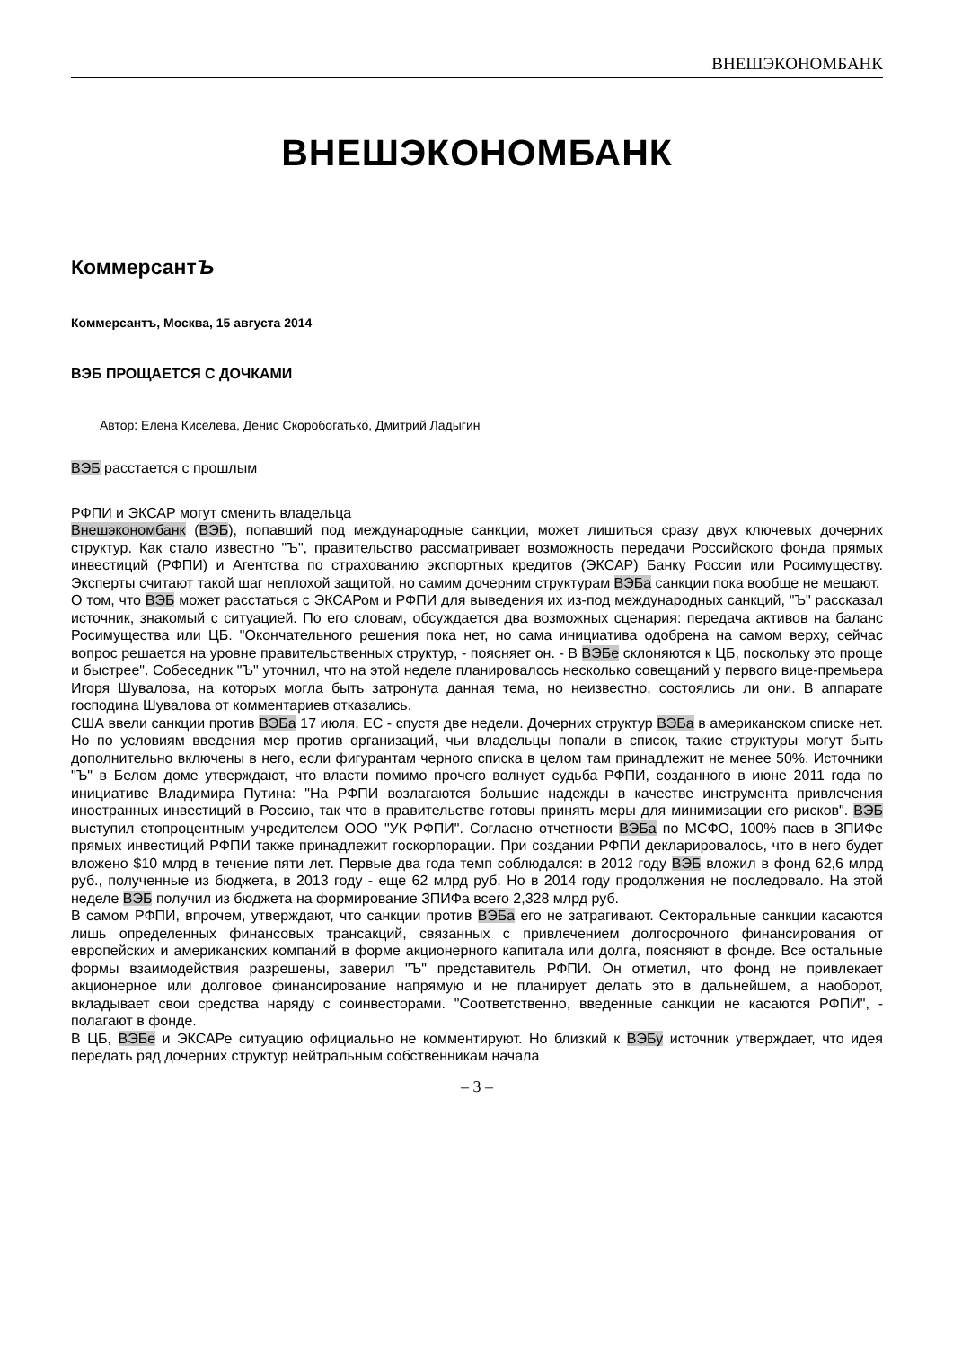ВНЕШЭКОНОМБАНК
ВНЕШЭКОНОМБАНК
КоммерсантЪ
Коммерсантъ, Москва, 15 августа 2014
ВЭБ ПРОЩАЕТСЯ С ДОЧКАМИ
Автор: Елена Киселева, Денис Скоробогатько, Дмитрий Ладыгин
ВЭБ расстается с прошлым
РФПИ и ЭКСАР могут сменить владельца
Внешэкономбанк (ВЭБ), попавший под международные санкции, может лишиться сразу двух ключевых дочерних структур. Как стало известно "Ъ", правительство рассматривает возможность передачи Российского фонда прямых инвестиций (РФПИ) и Агентства по страхованию экспортных кредитов (ЭКСАР) Банку России или Росимуществу. Эксперты считают такой шаг неплохой защитой, но самим дочерним структурам ВЭБа санкции пока вообще не мешают.
О том, что ВЭБ может расстаться с ЭКСАРом и РФПИ для выведения их из-под международных санкций, "Ъ" рассказал источник, знакомый с ситуацией. По его словам, обсуждается два возможных сценария: передача активов на баланс Росимущества или ЦБ. "Окончательного решения пока нет, но сама инициатива одобрена на самом верху, сейчас вопрос решается на уровне правительственных структур, - поясняет он. - В ВЭБе склоняются к ЦБ, поскольку это проще и быстрее". Собеседник "Ъ" уточнил, что на этой неделе планировалось несколько совещаний у первого вице-премьера Игоря Шувалова, на которых могла быть затронута данная тема, но неизвестно, состоялись ли они. В аппарате господина Шувалова от комментариев отказались.
США ввели санкции против ВЭБа 17 июля, ЕС - спустя две недели. Дочерних структур ВЭБа в американском списке нет. Но по условиям введения мер против организаций, чьи владельцы попали в список, такие структуры могут быть дополнительно включены в него, если фигурантам черного списка в целом там принадлежит не менее 50%. Источники "Ъ" в Белом доме утверждают, что власти помимо прочего волнует судьба РФПИ, созданного в июне 2011 года по инициативе Владимира Путина: "На РФПИ возлагаются большие надежды в качестве инструмента привлечения иностранных инвестиций в Россию, так что в правительстве готовы принять меры для минимизации его рисков". ВЭБ выступил стопроцентным учредителем ООО "УК РФПИ". Согласно отчетности ВЭБа по МСФО, 100% паев в ЗПИФе прямых инвестиций РФПИ также принадлежит госкорпорации. При создании РФПИ декларировалось, что в него будет вложено $10 млрд в течение пяти лет. Первые два года темп соблюдался: в 2012 году ВЭБ вложил в фонд 62,6 млрд руб., полученные из бюджета, в 2013 году - еще 62 млрд руб. Но в 2014 году продолжения не последовало. На этой неделе ВЭБ получил из бюджета на формирование ЗПИФа всего 2,328 млрд руб.
В самом РФПИ, впрочем, утверждают, что санкции против ВЭБа его не затрагивают. Секторальные санкции касаются лишь определенных финансовых трансакций, связанных с привлечением долгосрочного финансирования от европейских и американских компаний в форме акционерного капитала или долга, поясняют в фонде. Все остальные формы взаимодействия разрешены, заверил "Ъ" представитель РФПИ. Он отметил, что фонд не привлекает акционерное или долговое финансирование напрямую и не планирует делать это в дальнейшем, а наоборот, вкладывает свои средства наряду с соинвесторами. "Соответственно, введенные санкции не касаются РФПИ", - полагают в фонде.
В ЦБ, ВЭБе и ЭКСАРе ситуацию официально не комментируют. Но близкий к ВЭБу источник утверждает, что идея передать ряд дочерних структур нейтральным собственникам начала
– 3 –